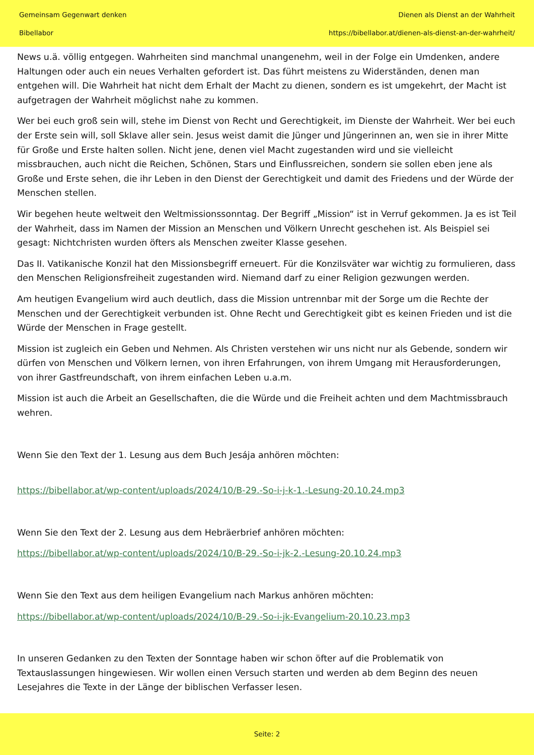Gemeinsam Gegenwart denken
Bibellabor
Dienen als Dienst an der Wahrheit
https://bibellabor.at/dienen-als-dienst-an-der-wahrheit/
News u.ä. völlig entgegen. Wahrheiten sind manchmal unangenehm, weil in der Folge ein Umdenken, andere Haltungen oder auch ein neues Verhalten gefordert ist. Das führt meistens zu Widerständen, denen man entgehen will. Die Wahrheit hat nicht dem Erhalt der Macht zu dienen, sondern es ist umgekehrt, der Macht ist aufgetragen der Wahrheit möglichst nahe zu kommen.
Wer bei euch groß sein will, stehe im Dienst von Recht und Gerechtigkeit, im Dienste der Wahrheit. Wer bei euch der Erste sein will, soll Sklave aller sein. Jesus weist damit die Jünger und Jüngerinnen an, wen sie in ihrer Mitte für Große und Erste halten sollen. Nicht jene, denen viel Macht zugestanden wird und sie vielleicht missbrauchen, auch nicht die Reichen, Schönen, Stars und Einflussreichen, sondern sie sollen eben jene als Große und Erste sehen, die ihr Leben in den Dienst der Gerechtigkeit und damit des Friedens und der Würde der Menschen stellen.
Wir begehen heute weltweit den Weltmissionssonntag. Der Begriff „Mission“ ist in Verruf gekommen. Ja es ist Teil der Wahrheit, dass im Namen der Mission an Menschen und Völkern Unrecht geschehen ist. Als Beispiel sei gesagt: Nichtchristen wurden öfters als Menschen zweiter Klasse gesehen.
Das II. Vatikanische Konzil hat den Missionsbegriff erneuert. Für die Konzilsväter war wichtig zu formulieren, dass den Menschen Religionsfreiheit zugestanden wird. Niemand darf zu einer Religion gezwungen werden.
Am heutigen Evangelium wird auch deutlich, dass die Mission untrennbar mit der Sorge um die Rechte der Menschen und der Gerechtigkeit verbunden ist. Ohne Recht und Gerechtigkeit gibt es keinen Frieden und ist die Würde der Menschen in Frage gestellt.
Mission ist zugleich ein Geben und Nehmen. Als Christen verstehen wir uns nicht nur als Gebende, sondern wir dürfen von Menschen und Völkern lernen, von ihren Erfahrungen, von ihrem Umgang mit Herausforderungen, von ihrer Gastfreundschaft, von ihrem einfachen Leben u.a.m.
Mission ist auch die Arbeit an Gesellschaften, die die Würde und die Freiheit achten und dem Machtmissbrauch wehren.
Wenn Sie den Text der 1. Lesung aus dem Buch Jesája anhören möchten:
https://bibellabor.at/wp-content/uploads/2024/10/B-29.-So-i-j-k-1.-Lesung-20.10.24.mp3
Wenn Sie den Text der 2. Lesung aus dem Hebräerbrief anhören möchten:
https://bibellabor.at/wp-content/uploads/2024/10/B-29.-So-i-jk-2.-Lesung-20.10.24.mp3
Wenn Sie den Text aus dem heiligen Evangelium nach Markus anhören möchten:
https://bibellabor.at/wp-content/uploads/2024/10/B-29.-So-i-jk-Evangelium-20.10.23.mp3
In unseren Gedanken zu den Texten der Sonntage haben wir schon öfter auf die Problematik von Textauslassungen hingewiesen. Wir wollen einen Versuch starten und werden ab dem Beginn des neuen Lesejahres die Texte in der Länge der biblischen Verfasser lesen.
Seite: 2